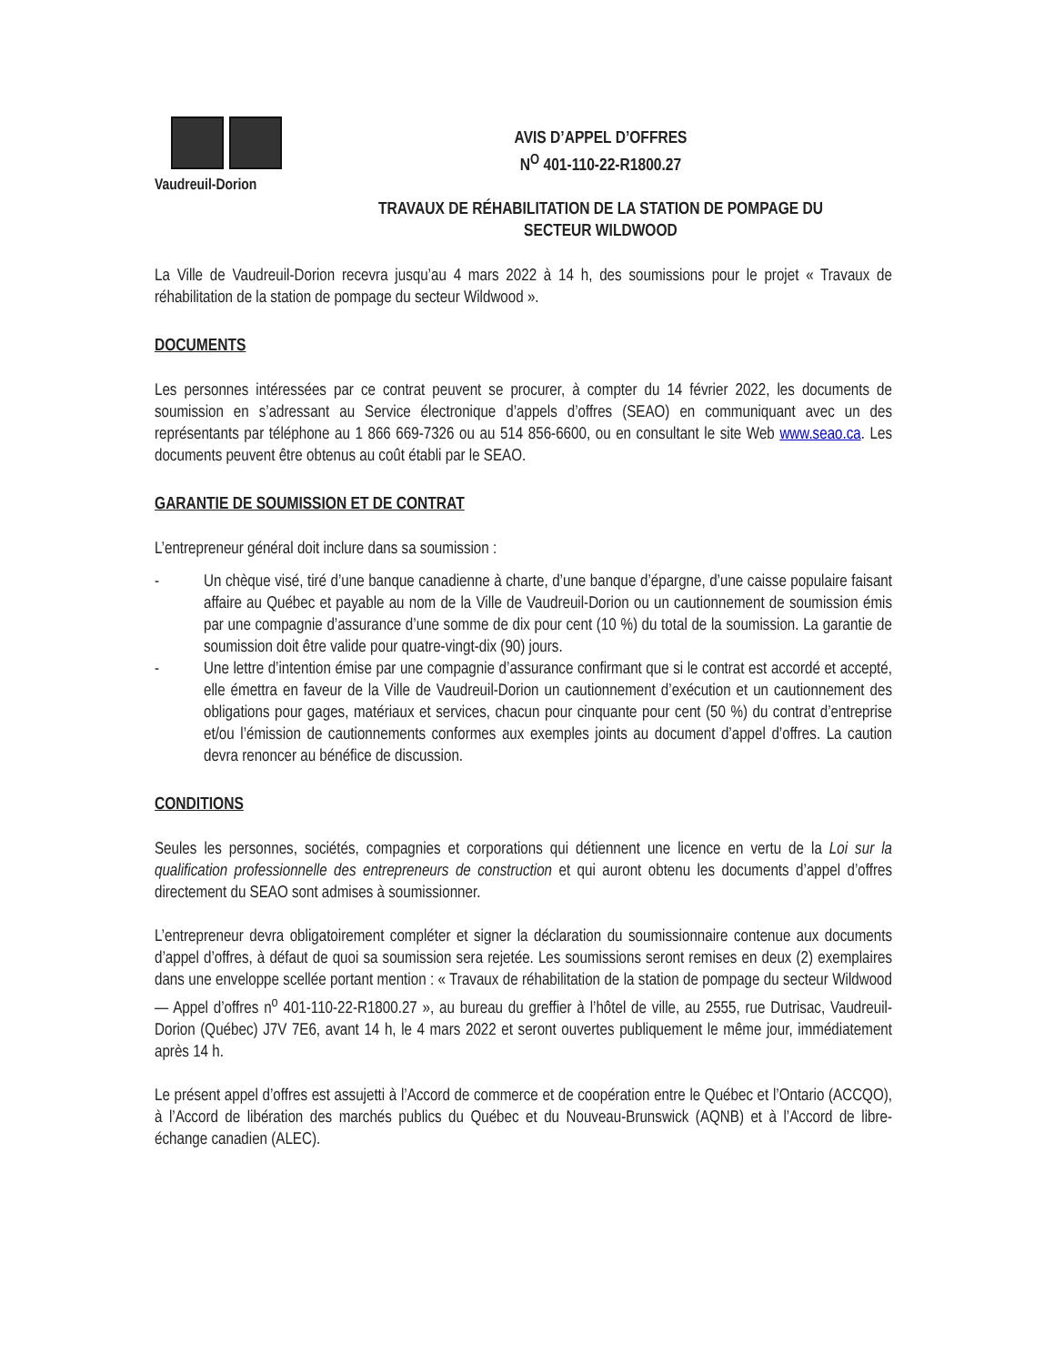Vaudreuil-Dorion
AVIS D’APPEL D’OFFRES
N<sup>O</sup> 401-110-22-R1800.27
TRAVAUX DE RÉHABILITATION DE LA STATION DE POMPAGE DU
SECTEUR WILDWOOD
La Ville de Vaudreuil-Dorion recevra jusqu’au 4 mars 2022 à 14 h, des soumissions pour le projet « Travaux de réhabilitation de la station de pompage du secteur Wildwood ».
DOCUMENTS
Les personnes intéressées par ce contrat peuvent se procurer, à compter du 14 février 2022, les documents de soumission en s’adressant au Service électronique d’appels d’offres (SEAO) en communiquant avec un des représentants par téléphone au 1 866 669-7326 ou au 514 856-6600, ou en consultant le site Web www.seao.ca. Les documents peuvent être obtenus au coût établi par le SEAO.
GARANTIE DE SOUMISSION ET DE CONTRAT
L’entrepreneur général doit inclure dans sa soumission :
- Un chèque visé, tiré d’une banque canadienne à charte, d’une banque d’épargne, d’une caisse populaire faisant affaire au Québec et payable au nom de la Ville de Vaudreuil-Dorion ou un cautionnement de soumission émis par une compagnie d’assurance d’une somme de dix pour cent (10 %) du total de la soumission. La garantie de soumission doit être valide pour quatre-vingt-dix (90) jours.
- Une lettre d’intention émise par une compagnie d’assurance confirmant que si le contrat est accordé et accepté, elle émettra en faveur de la Ville de Vaudreuil-Dorion un cautionnement d’exécution et un cautionnement des obligations pour gages, matériaux et services, chacun pour cinquante pour cent (50 %) du contrat d’entreprise et/ou l’émission de cautionnements conformes aux exemples joints au document d’appel d’offres. La caution devra renoncer au bénéfice de discussion.
CONDITIONS
Seules les personnes, sociétés, compagnies et corporations qui détiennent une licence en vertu de la Loi sur la qualification professionnelle des entrepreneurs de construction et qui auront obtenu les documents d’appel d’offres directement du SEAO sont admises à soumissionner.
L’entrepreneur devra obligatoirement compléter et signer la déclaration du soumissionnaire contenue aux documents d’appel d’offres, à défaut de quoi sa soumission sera rejetée. Les soumissions seront remises en deux (2) exemplaires dans une enveloppe scellée portant mention : « Travaux de réhabilitation de la station de pompage du secteur Wildwood— Appel d’offres n<sup>o</sup> 401-110-22-R1800.27 », au bureau du greffier à l’hôtel de ville, au 2555, rue Dutrisac, Vaudreuil-Dorion (Québec) J7V 7E6, avant 14 h, le 4 mars 2022 et seront ouvertes publiquement le même jour, immédiatement après 14 h.
Le présent appel d’offres est assujetti à l’Accord de commerce et de coopération entre le Québec et l’Ontario (ACCQO), à l’Accord de libération des marchés publics du Québec et du Nouveau-Brunswick (AQNB) et à l’Accord de libre-échange canadien (ALEC).